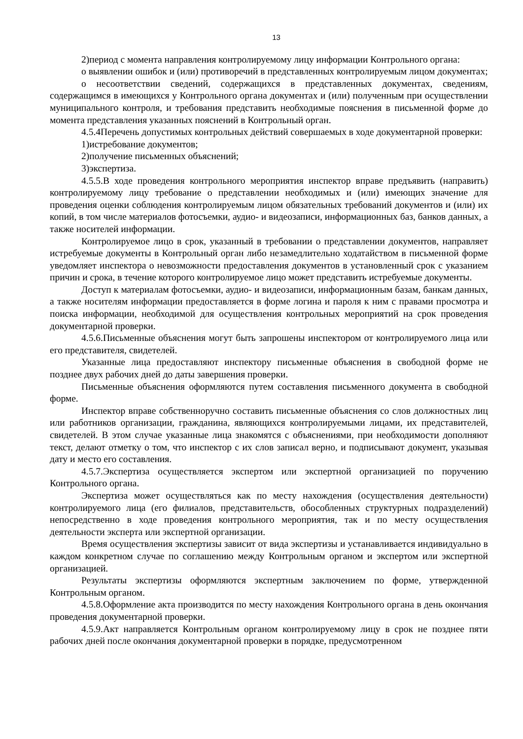13
2)период с момента направления контролируемому лицу информации Контрольного органа:
о выявлении ошибок и (или) противоречий в представленных контролируемым лицом документах;
о несоответствии сведений, содержащихся в представленных документах, сведениям, содержащимся в имеющихся у Контрольного органа документах и (или) полученным при осуществлении муниципального контроля, и требования представить необходимые пояснения в письменной форме до момента представления указанных пояснений в Контрольный орган.
4.5.4Перечень допустимых контрольных действий совершаемых в ходе документарной проверки:
1)истребование документов;
2)получение письменных объяснений;
3)экспертиза.
4.5.5.В ходе проведения контрольного мероприятия инспектор вправе предъявить (направить) контролируемому лицу требование о представлении необходимых и (или) имеющих значение для проведения оценки соблюдения контролируемым лицом обязательных требований документов и (или) их копий, в том числе материалов фотосъемки, аудио- и видеозаписи, информационных баз, банков данных, а также носителей информации.
Контролируемое лицо в срок, указанный в требовании о представлении документов, направляет истребуемые документы в Контрольный орган либо незамедлительно ходатайством в письменной форме уведомляет инспектора о невозможности предоставления документов в установленный срок с указанием причин и срока, в течение которого контролируемое лицо может представить истребуемые документы.
Доступ к материалам фотосъемки, аудио- и видеозаписи, информационным базам, банкам данных, а также носителям информации предоставляется в форме логина и пароля к ним с правами просмотра и поиска информации, необходимой для осуществления контрольных мероприятий на срок проведения документарной проверки.
4.5.6.Письменные объяснения могут быть запрошены инспектором от контролируемого лица или его представителя, свидетелей.
Указанные лица предоставляют инспектору письменные объяснения в свободной форме не позднее двух рабочих дней до даты завершения проверки.
Письменные объяснения оформляются путем составления письменного документа в свободной форме.
Инспектор вправе собственноручно составить письменные объяснения со слов должностных лиц или работников организации, гражданина, являющихся контролируемыми лицами, их представителей, свидетелей. В этом случае указанные лица знакомятся с объяснениями, при необходимости дополняют текст, делают отметку о том, что инспектор с их слов записал верно, и подписывают документ, указывая дату и место его составления.
4.5.7.Экспертиза осуществляется экспертом или экспертной организацией по поручению Контрольного органа.
Экспертиза может осуществляться как по месту нахождения (осуществления деятельности) контролируемого лица (его филиалов, представительств, обособленных структурных подразделений) непосредственно в ходе проведения контрольного мероприятия, так и по месту осуществления деятельности эксперта или экспертной организации.
Время осуществления экспертизы зависит от вида экспертизы и устанавливается индивидуально в каждом конкретном случае по соглашению между Контрольным органом и экспертом или экспертной организацией.
Результаты экспертизы оформляются экспертным заключением по форме, утвержденной Контрольным органом.
4.5.8.Оформление акта производится по месту нахождения Контрольного органа в день окончания проведения документарной проверки.
4.5.9.Акт направляется Контрольным органом контролируемому лицу в срок не позднее пяти рабочих дней после окончания документарной проверки в порядке, предусмотренном